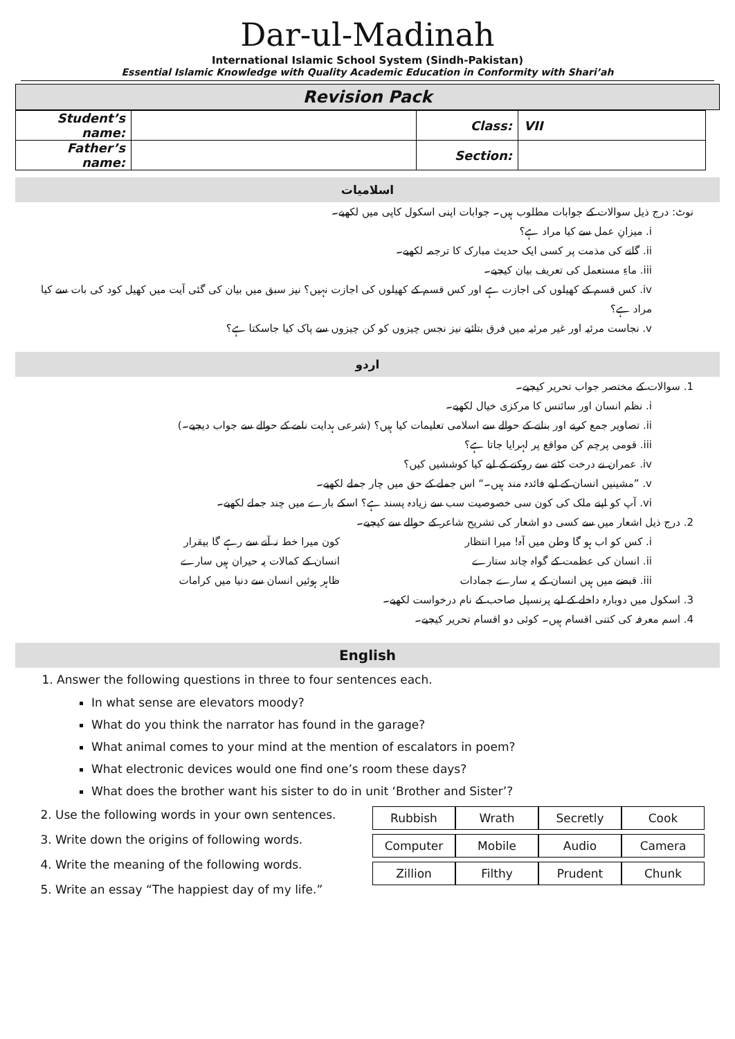Dar-ul-Madinah
International Islamic School System (Sindh-Pakistan)
Essential Islamic Knowledge with Quality Academic Education in Conformity with Shari’ah
Revision Pack
| Student’s name: | | Class: | VII |
| Father’s name: | | Section: | |
اسلامیات
نوٹ: درج ذیل سوالات کے جوابات مطلوب ہیں۔ جوابات اپنی اسکول کاپی میں لکھیے۔
i. میزانِ عمل سے کیا مراد ہے؟
ii. گانے کی مذمت پر کسی ایک حدیث مبارک کا ترجمہ لکھیے۔
iii. ماءِ مستعمل کی تعریف بیان کیجیے۔
iv. کس قسم کے کھیلوں کی اجازت ہے اور کس قسم کے کھیلوں کی اجازت نہیں؟ نیز سبق میں بیان کی گئی آیت میں کھیل کود کی بات سے کیا مراد ہے؟
v. نجاست مرئیہ اور غیر مرئیہ میں فرق بتائیے نیز نجس چیزوں کو کن چیزوں سے پاک کیا جاسکتا ہے؟
اردو
1. سوالات کے مختصر جواب تحریر کیجیے۔
i. نظم انسان اور سائنس کا مرکزی خیال لکھیے۔
ii. تصاویر جمع کرنے اور بنانے کے حوالے سے اسلامی تعلیمات کیا ہیں؟ (شرعی ہدایت نامے کے حوالے سے جواب دیجیے۔)
iii. قومی پرچم کن مواقع پر لہرایا جاتا ہے؟
iv. عمران نے درخت کٹنے سے روکنے کے لیے کیا کوششیں کیں؟
v. ”مشینیں انسان کے لیے فائدہ مند ہیں۔“ اس جملے کے حق میں چار جملے لکھیے۔
vi. آپ کو اپنے ملک کی کون سی خصوصیت سب سے زیادہ پسند ہے؟ اسکے بارے میں چند جملے لکھیے۔
2. درج ذیل اشعار میں سے کسی دو اشعار کی تشریح شاعر کے حوالے سے کیجیے۔
i. کس کو اب ہو گا وطن میں آہ! میرا انتظار کون میرا خط نہ آنے سے رہے گا بیقرار
ii. انسان کی عظمت کے گواہ چاند ستارے انسان کے کمالات پہ حیران ہیں سارے
iii. قبضے میں ہیں انسان کے یہ سارے جمادات ظاہر ہوئیں انسان سے دنیا میں کرامات
3. اسکول میں دوبارہ داخلے کے لیے پرنسپل صاحب کے نام درخواست لکھیے۔
4. اسم معرفہ کی کتنی اقسام ہیں۔ کوئی دو اقسام تحریر کیجیے۔
English
1. Answer the following questions in three to four sentences each.
In what sense are elevators moody?
What do you think the narrator has found in the garage?
What animal comes to your mind at the mention of escalators in poem?
What electronic devices would one find one’s room these days?
What does the brother want his sister to do in unit ‘Brother and Sister’?
| Rubbish | Wrath | Secretly | Cook |
| Computer | Mobile | Audio | Camera |
| Zillion | Filthy | Prudent | Chunk |
2. Use the following words in your own sentences.
3. Write down the origins of following words.
4. Write the meaning of the following words.
5. Write an essay “The happiest day of my life.”